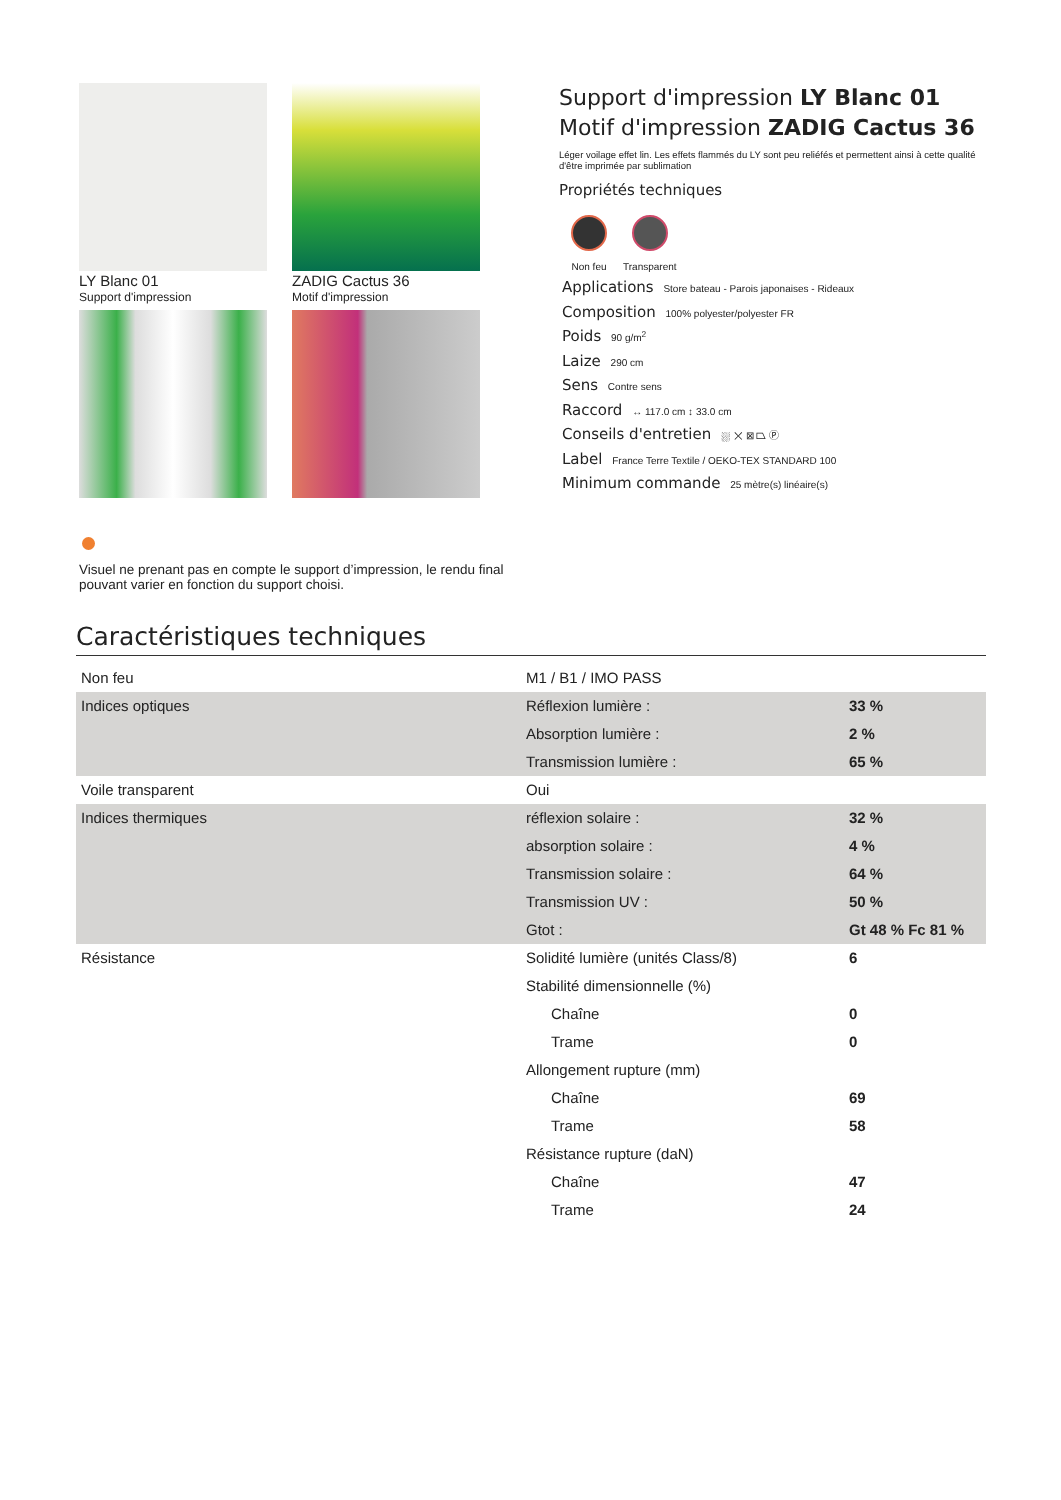LY Blanc 01
Support d'impression
ZADIG Cactus 36
Motif d'impression
Support d'impression LY Blanc 01
Motif d'impression ZADIG Cactus 36
Léger voilage effet lin. Les effets flammés du LY sont peu reliéfés et permettent ainsi à cette qualité d'être imprimée par sublimation
Propriétés techniques
Non feu Transparent
Applications Store bateau - Parois japonaises - Rideaux
Composition 100% polyester/polyester FR
Poids 90 g/m<sup>2</sup>
Laize 290 cm
Sens Contre sens
Raccord ↔ 117.0 cm ↕ 33.0 cm
Conseils d'entretien ⛆ ✕ ⊠ ⏢ Ⓟ
Label France Terre Textile / OEKO-TEX STANDARD 100
Minimum commande 25 mètre(s) linéaire(s)
Visuel ne prenant pas en compte le support d’impression, le rendu final pouvant varier en fonction du support choisi.
Caractéristiques techniques
| Non feu | M1 / B1 / IMO PASS | |
| Indices optiques | Réflexion lumière : | 33 % |
| | Absorption lumière : | 2 % |
| | Transmission lumière : | 65 % |
| Voile transparent | Oui | |
| Indices thermiques | réflexion solaire : | 32 % |
| | absorption solaire : | 4 % |
| | Transmission solaire : | 64 % |
| | Transmission UV : | 50 % |
| | Gtot : | Gt 48 % Fc 81 % |
| Résistance | Solidité lumière (unités Class/8) | 6 |
| | Stabilité dimensionnelle (%) | |
| | Chaîne | 0 |
| | Trame | 0 |
| | Allongement rupture (mm) | |
| | Chaîne | 69 |
| | Trame | 58 |
| | Résistance rupture (daN) | |
| | Chaîne | 47 |
| | Trame | 24 |